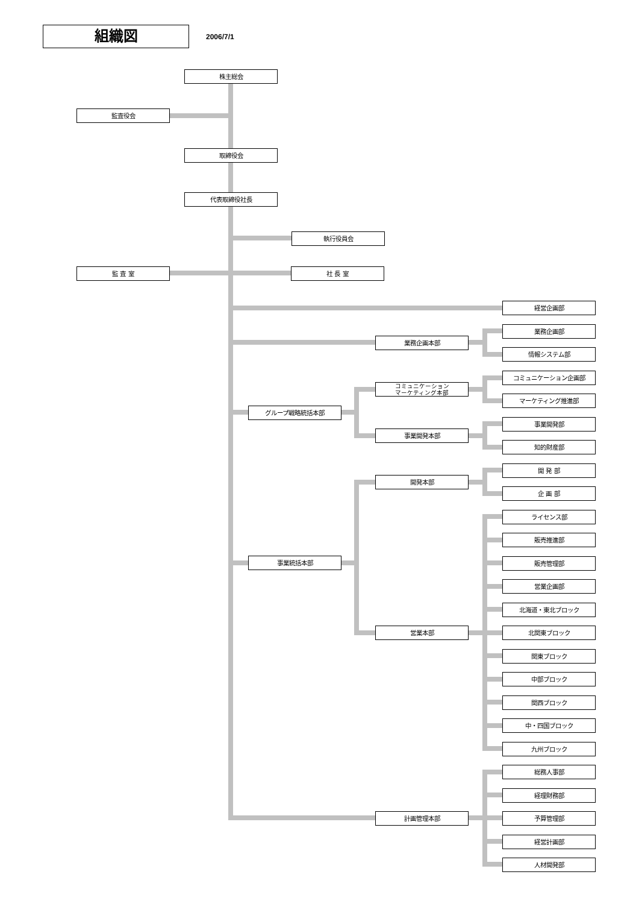組織図
2006/7/1
株主総会
監査役会
取締役会
代表取締役社長
執行役員会
監 査 室 社 長 室
経営企画部
業務企画部
業務企画本部
情報システム部
コミュニケーション企画部
コミュニケーション
マーケティング本部
マーケティング推進部
グループ戦略統括本部
事業開発部
事業開発本部
知的財産部
開 発 部
開発本部
企 画 部
ライセンス部
販売推進部
事業統括本部
販売管理部
営業企画部
北海道・東北ブロック
営業本部 北関東ブロック
関東ブロック
中部ブロック
関西ブロック
中・四国ブロック
九州ブロック
総務人事部
経理財務部
計画管理本部 予算管理部
経営計画部
人材開発部